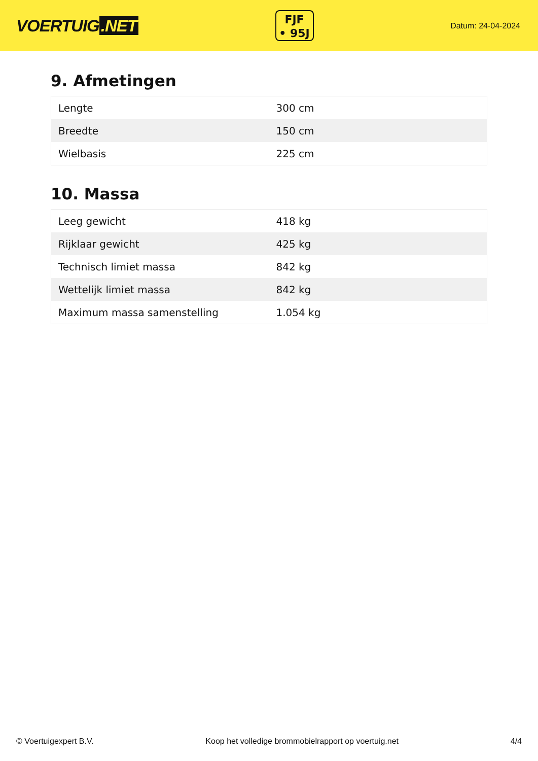VOERTUIG.NET
FJF
• 95J
Datum: 24-04-2024
9. Afmetingen
| Lengte | 300 cm |
| Breedte | 150 cm |
| Wielbasis | 225 cm |
10. Massa
| Leeg gewicht | 418 kg |
| Rijklaar gewicht | 425 kg |
| Technisch limiet massa | 842 kg |
| Wettelijk limiet massa | 842 kg |
| Maximum massa samenstelling | 1.054 kg |
© Voertuigexpert B.V. Koop het volledige brommobielrapport op voertuig.net 4/4